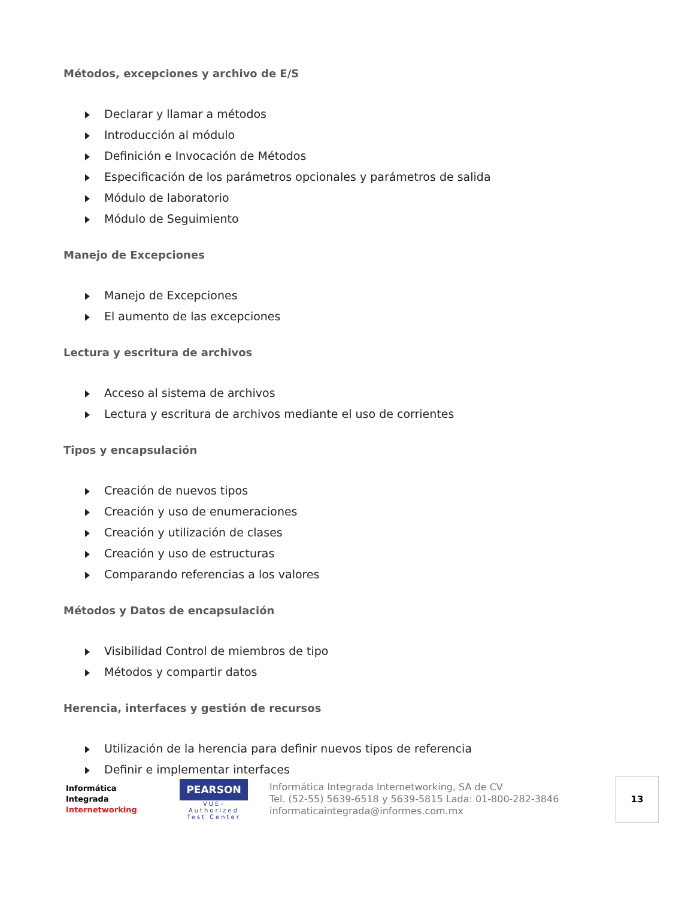Métodos, excepciones y archivo de E/S
Declarar y llamar a métodos
Introducción al módulo
Definición e Invocación de Métodos
Especificación de los parámetros opcionales y parámetros de salida
Módulo de laboratorio
Módulo de Seguimiento
Manejo de Excepciones
Manejo de Excepciones
El aumento de las excepciones
Lectura y escritura de archivos
Acceso al sistema de archivos
Lectura y escritura de archivos mediante el uso de corrientes
Tipos y encapsulación
Creación de nuevos tipos
Creación y uso de enumeraciones
Creación y utilización de clases
Creación y uso de estructuras
Comparando referencias a los valores
Métodos y Datos de encapsulación
Visibilidad Control de miembros de tipo
Métodos y compartir datos
Herencia, interfaces y gestión de recursos
Utilización de la herencia para definir nuevos tipos de referencia
Definir e implementar interfaces
Informática
Integrada
Internetworking
PEARSON
VUE-Authorized Test Center
Informática Integrada Internetworking, SA de CV
Tel. (52-55) 5639-6518 y 5639-5815 Lada: 01-800-282-3846
informaticaintegrada@informes.com.mx
13